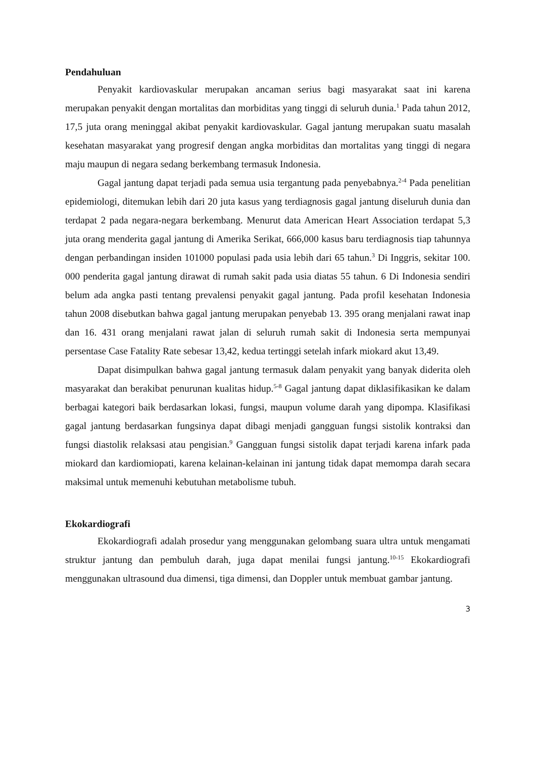Pendahuluan
Penyakit kardiovaskular merupakan ancaman serius bagi masyarakat saat ini karena merupakan penyakit dengan mortalitas dan morbiditas yang tinggi di seluruh dunia.<sup>1</sup> Pada tahun 2012, 17,5 juta orang meninggal akibat penyakit kardiovaskular. Gagal jantung merupakan suatu masalah kesehatan masyarakat yang progresif dengan angka morbiditas dan mortalitas yang tinggi di negara maju maupun di negara sedang berkembang termasuk Indonesia.
Gagal jantung dapat terjadi pada semua usia tergantung pada penyebabnya.<sup>2-4</sup> Pada penelitian epidemiologi, ditemukan lebih dari 20 juta kasus yang terdiagnosis gagal jantung diseluruh dunia dan terdapat 2 pada negara-negara berkembang. Menurut data American Heart Association terdapat 5,3 juta orang menderita gagal jantung di Amerika Serikat, 666,000 kasus baru terdiagnosis tiap tahunnya dengan perbandingan insiden 101000 populasi pada usia lebih dari 65 tahun.<sup>3</sup> Di Inggris, sekitar 100. 000 penderita gagal jantung dirawat di rumah sakit pada usia diatas 55 tahun. 6 Di Indonesia sendiri belum ada angka pasti tentang prevalensi penyakit gagal jantung. Pada profil kesehatan Indonesia tahun 2008 disebutkan bahwa gagal jantung merupakan penyebab 13. 395 orang menjalani rawat inap dan 16. 431 orang menjalani rawat jalan di seluruh rumah sakit di Indonesia serta mempunyai persentase Case Fatality Rate sebesar 13,42, kedua tertinggi setelah infark miokard akut 13,49.
Dapat disimpulkan bahwa gagal jantung termasuk dalam penyakit yang banyak diderita oleh masyarakat dan berakibat penurunan kualitas hidup.<sup>5-8</sup> Gagal jantung dapat diklasifikasikan ke dalam berbagai kategori baik berdasarkan lokasi, fungsi, maupun volume darah yang dipompa. Klasifikasi gagal jantung berdasarkan fungsinya dapat dibagi menjadi gangguan fungsi sistolik kontraksi dan fungsi diastolik relaksasi atau pengisian.<sup>9</sup> Gangguan fungsi sistolik dapat terjadi karena infark pada miokard dan kardiomiopati, karena kelainan-kelainan ini jantung tidak dapat memompa darah secara maksimal untuk memenuhi kebutuhan metabolisme tubuh.
Ekokardiografi
Ekokardiografi adalah prosedur yang menggunakan gelombang suara ultra untuk mengamati struktur jantung dan pembuluh darah, juga dapat menilai fungsi jantung.<sup>10-15</sup> Ekokardiografi menggunakan ultrasound dua dimensi, tiga dimensi, dan Doppler untuk membuat gambar jantung.
3